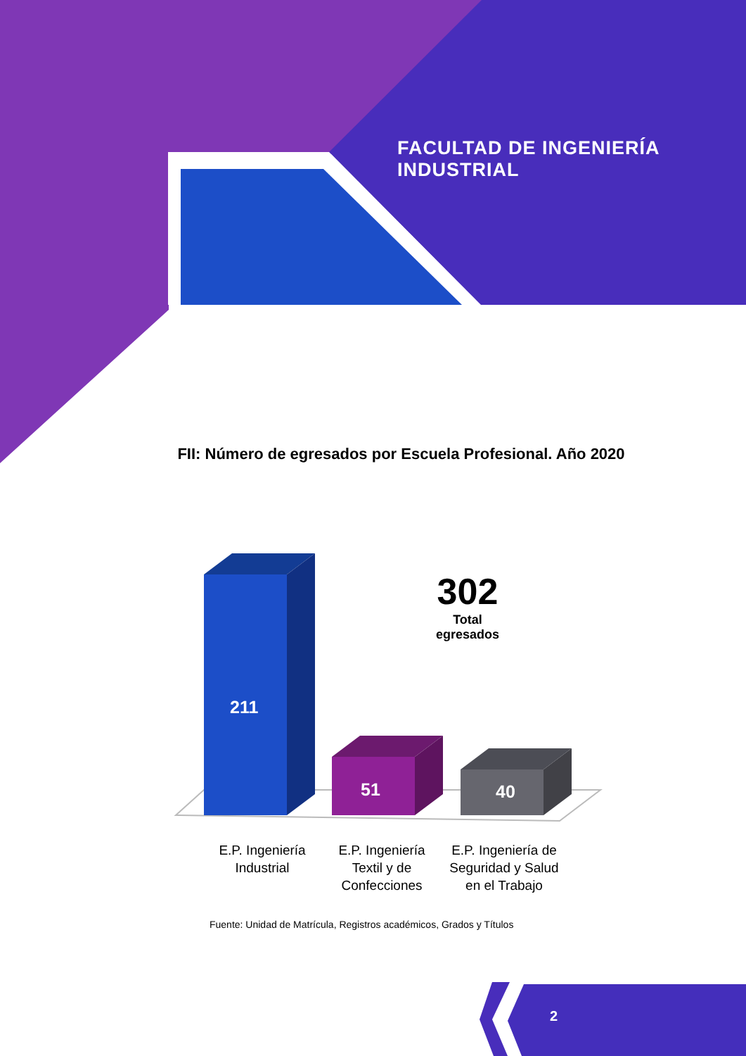FACULTAD DE INGENIERÍA INDUSTRIAL
FII: Número de egresados por Escuela Profesional. Año 2020
211
51 40
302
Total egresados
E.P. Ingeniería Industrial
E.P. Ingeniería Textil y de Confecciones
E.P. Ingeniería de Seguridad y Salud en el Trabajo
Fuente: Unidad de Matrícula, Registros académicos, Grados y Títulos
2